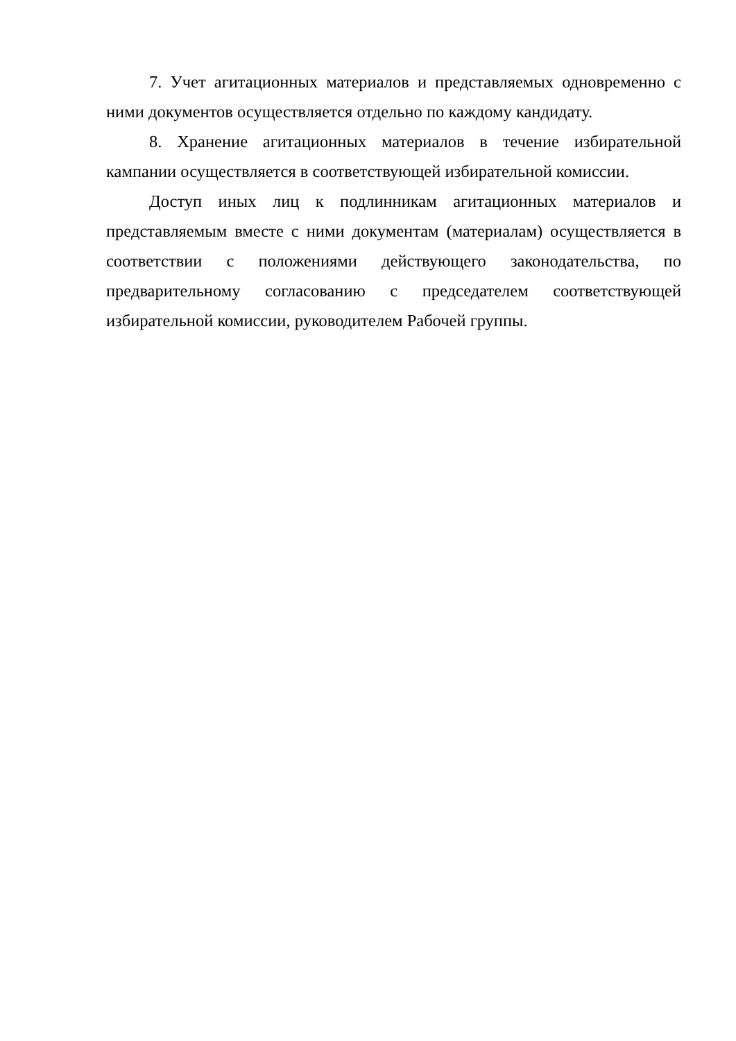7. Учет агитационных материалов и представляемых одновременно с ними документов осуществляется отдельно по каждому кандидату.
8. Хранение агитационных материалов в течение избирательной кампании осуществляется в соответствующей избирательной комиссии.
Доступ иных лиц к подлинникам агитационных материалов и представляемым вместе с ними документам (материалам) осуществляется в соответствии с положениями действующего законодательства, по предварительному согласованию с председателем соответствующей избирательной комиссии, руководителем Рабочей группы.